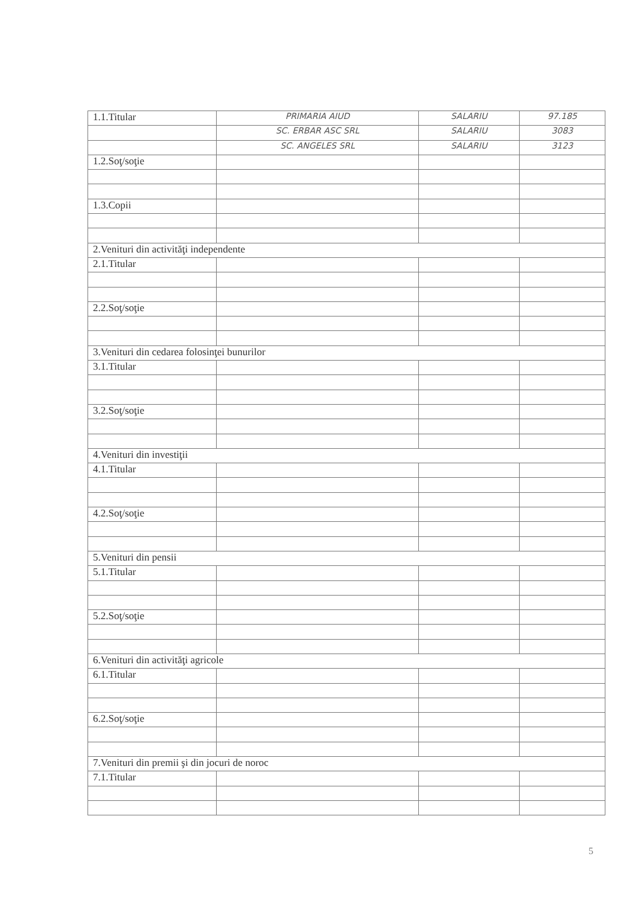| 1.1.Titular | PRIMARIA AIUD | SALARIU | 97.185 |
| | SC. ERBAR ASC SRL | SALARIU | 3083 |
| | SC. ANGELES SRL | SALARIU | 3123 |
| 1.2.Soţ/soţie | | | |
| 1.3.Copii | | | |
| 2.Venituri din activităţi independente | | | |
| 2.1.Titular | | | |
| 2.2.Soţ/soţie | | | |
| 3.Venituri din cedarea folosinţei bunurilor | | | |
| 3.1.Titular | | | |
| 3.2.Soţ/soţie | | | |
| 4.Venituri din investiţii | | | |
| 4.1.Titular | | | |
| 4.2.Soţ/soţie | | | |
| 5.Venituri din pensii | | | |
| 5.1.Titular | | | |
| 5.2.Soţ/soţie | | | |
| 6.Venituri din activităţi agricole | | | |
| 6.1.Titular | | | |
| 6.2.Soţ/soţie | | | |
| 7.Venituri din premii şi din jocuri de noroc | | | |
| 7.1.Titular | | | |
5